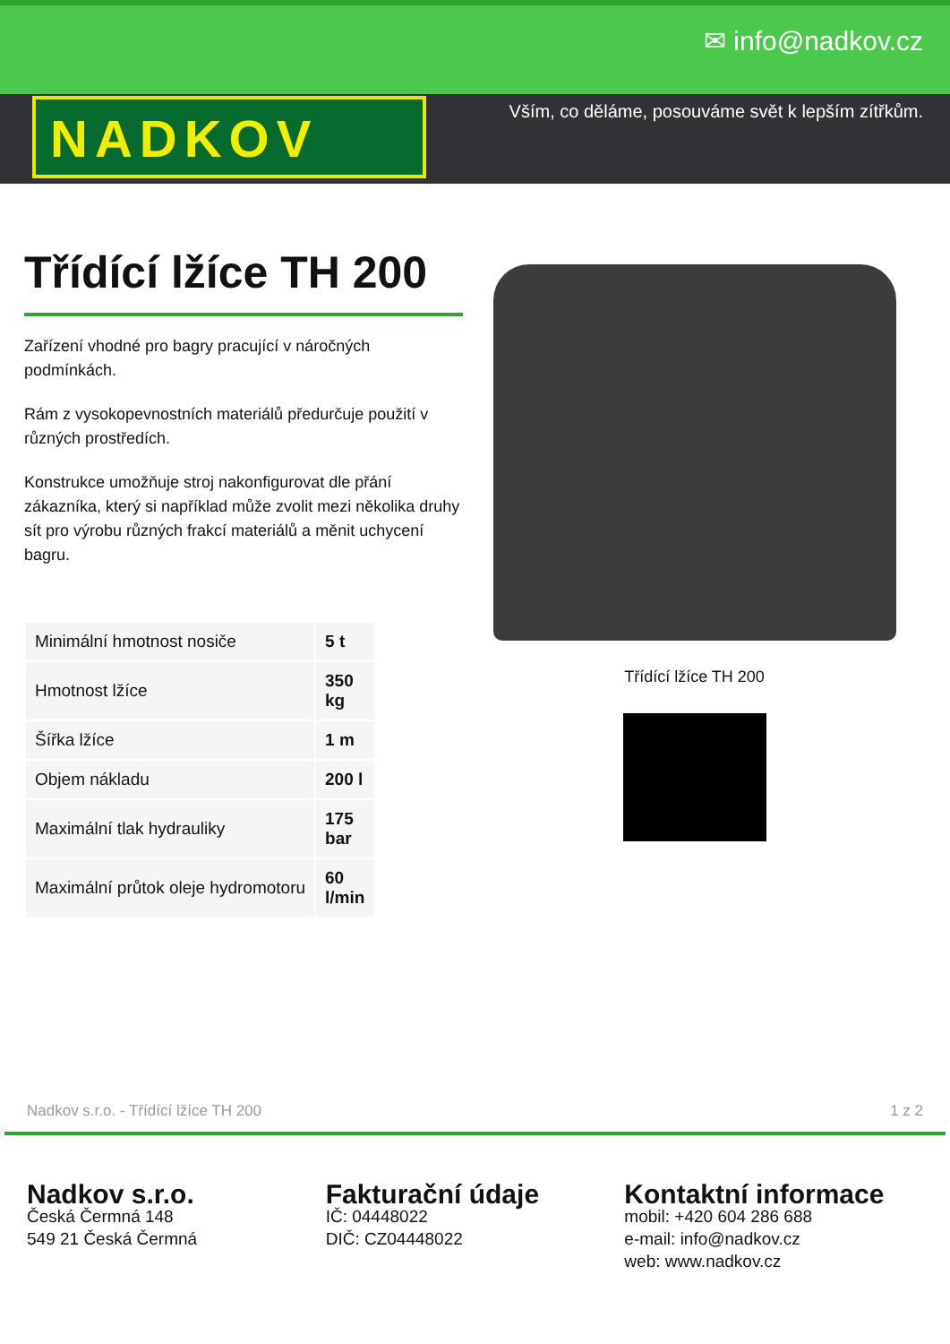✉ info@nadkov.cz
NADKOV
Vším, co děláme, posouváme svět k lepším zítřkům.
Třídící lžíce TH 200
Zařízení vhodné pro bagry pracující v náročných podmínkách.
Rám z vysokopevnostních materiálů předurčuje použití v různých prostředích.
Konstrukce umožňuje stroj nakonfigurovat dle přání zákazníka, který si například může zvolit mezi několika druhy sít pro výrobu různých frakcí materiálů a měnit uchycení bagru.
| Minimální hmotnost nosiče | 5 t |
| Hmotnost lžíce | 350 kg |
| Šířka lžíce | 1 m |
| Objem nákladu | 200 l |
| Maximální tlak hydrauliky | 175 bar |
| Maximální průtok oleje hydromotoru | 60 l/min |
Třídící lžíce TH 200
Nadkov s.r.o. - Třídící lžíce TH 200 1 z 2
Nadkov s.r.o.
Česká Čermná 148
549 21 Česká Čermná
Fakturační údaje
IČ: 04448022
DIČ: CZ04448022
Kontaktní informace
mobil: +420 604 286 688
e-mail: info@nadkov.cz
web: www.nadkov.cz